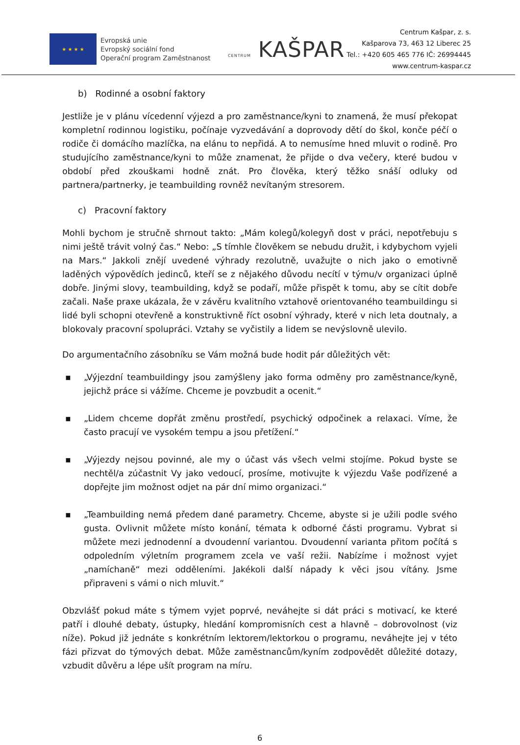★ ★ ★ ★
Evropská unie
Evropský sociální fond
Operační program Zaměstnanost
CENTRUM KAŠPAR
Centrum Kašpar, z. s.
Kašparova 73, 463 12 Liberec 25
Tel.: +420 605 465 776 IČ: 26994445
www.centrum-kaspar.cz
b) Rodinné a osobní faktory
Jestliže je v plánu vícedenní výjezd a pro zaměstnance/kyni to znamená, že musí překopat kompletní rodinnou logistiku, počínaje vyzvedávání a doprovody dětí do škol, konče péčí o rodiče či domácího mazlíčka, na elánu to nepřidá. A to nemusíme hned mluvit o rodině. Pro studujícího zaměstnance/kyni to může znamenat, že přijde o dva večery, které budou v období před zkouškami hodně znát. Pro člověka, který těžko snáší odluky od partnera/partnerky, je teambuilding rovněž nevítaným stresorem.
c) Pracovní faktory
Mohli bychom je stručně shrnout takto: „Mám kolegů/kolegyň dost v práci, nepotřebuju s nimi ještě trávit volný čas.“ Nebo: „S tímhle člověkem se nebudu družit, i kdybychom vyjeli na Mars.“ Jakkoli znějí uvedené výhrady rezolutně, uvažujte o nich jako o emotivně laděných výpovědích jedinců, kteří se z nějakého důvodu necítí v týmu/v organizaci úplně dobře. Jinými slovy, teambuilding, když se podaří, může přispět k tomu, aby se cítit dobře začali. Naše praxe ukázala, že v závěru kvalitního vztahově orientovaného teambuildingu si lidé byli schopni otevřeně a konstruktivně říct osobní výhrady, které v nich leta doutnaly, a blokovaly pracovní spolupráci. Vztahy se vyčistily a lidem se nevýslovně ulevilo.
Do argumentačního zásobníku se Vám možná bude hodit pár důležitých vět:
▪ „Výjezdní teambuildingy jsou zamýšleny jako forma odměny pro zaměstnance/kyně, jejichž práce si vážíme. Chceme je povzbudit a ocenit.“
▪ „Lidem chceme dopřát změnu prostředí, psychický odpočinek a relaxaci. Víme, že často pracují ve vysokém tempu a jsou přetížení.“
▪ „Výjezdy nejsou povinné, ale my o účast vás všech velmi stojíme. Pokud byste se nechtěl/a zúčastnit Vy jako vedoucí, prosíme, motivujte k výjezdu Vaše podřízené a dopřejte jim možnost odjet na pár dní mimo organizaci.“
▪ „Teambuilding nemá předem dané parametry. Chceme, abyste si je užili podle svého gusta. Ovlivnit můžete místo konání, témata k odborné části programu. Vybrat si můžete mezi jednodenní a dvoudenní variantou. Dvoudenní varianta přitom počítá s odpoledním výletním programem zcela ve vaší režii. Nabízíme i možnost vyjet „namíchaně“ mezi odděleními. Jakékoli další nápady k věci jsou vítány. Jsme připraveni s vámi o nich mluvit.“
Obzvlášť pokud máte s týmem vyjet poprvé, neváhejte si dát práci s motivací, ke které patří i dlouhé debaty, ústupky, hledání kompromisních cest a hlavně – dobrovolnost (viz níže). Pokud již jednáte s konkrétním lektorem/lektorkou o programu, neváhejte jej v této fázi přizvat do týmových debat. Může zaměstnancům/kyním zodpovědět důležité dotazy, vzbudit důvěru a lépe ušít program na míru.
6